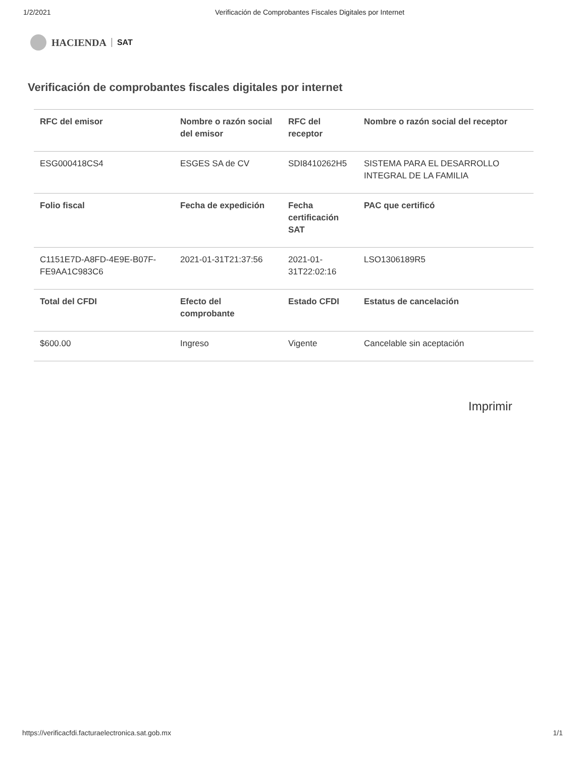1/2/2021 Verificación de Comprobantes Fiscales Digitales por Internet
HACIENDA SAT
Verificación de comprobantes fiscales digitales por internet
| RFC del emisor | Nombre o razón social del emisor | RFC del receptor | Nombre o razón social del receptor |
| --- | --- | --- | --- |
| ESG000418CS4 | ESGES SA de CV | SDI8410262H5 | SISTEMA PARA EL DESARROLLO INTEGRAL DE LA FAMILIA |
| Folio fiscal | Fecha de expedición | Fecha certificación SAT | PAC que certificó |
| C1151E7D-A8FD-4E9E-B07F-FE9AA1C983C6 | 2021-01-31T21:37:56 | 2021-01-31T22:02:16 | LSO1306189R5 |
| Total del CFDI | Efecto del comprobante | Estado CFDI | Estatus de cancelación |
| $600.00 | Ingreso | Vigente | Cancelable sin aceptación |
Imprimir
https://verificacfdi.facturaelectronica.sat.gob.mx 1/1